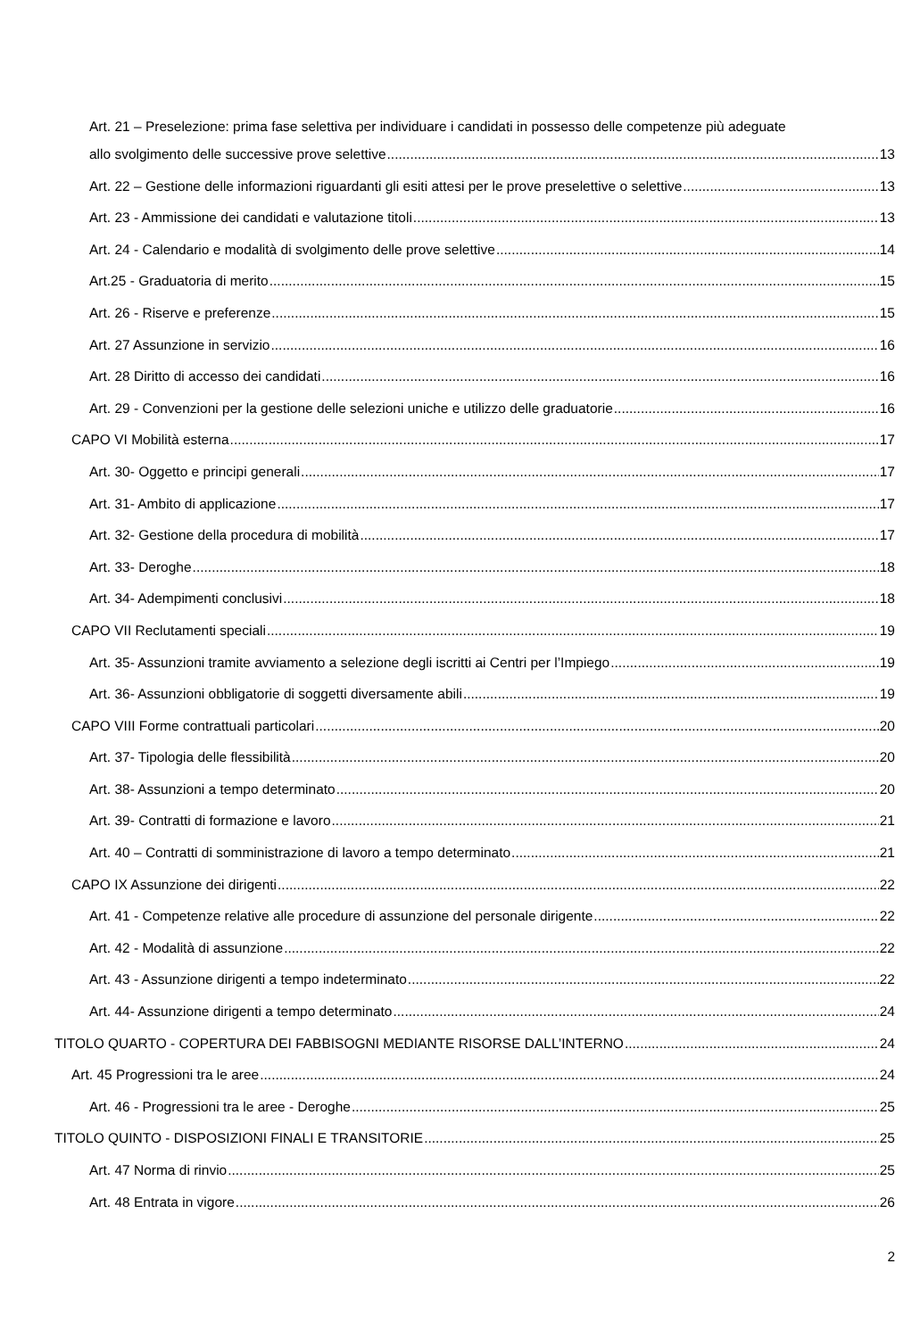Art. 21 – Preselezione: prima fase selettiva per individuare i candidati in possesso delle competenze più adeguate
allo svolgimento delle successive prove selettive 13
Art. 22 – Gestione delle informazioni riguardanti gli esiti attesi per le prove preselettive o selettive 13
Art. 23 - Ammissione dei candidati e valutazione titoli 13
Art. 24 - Calendario e modalità di svolgimento delle prove selettive 14
Art.25 - Graduatoria di merito 15
Art. 26 - Riserve e preferenze 15
Art. 27 Assunzione in servizio 16
Art. 28 Diritto di accesso dei candidati 16
Art. 29 - Convenzioni per la gestione delle selezioni uniche e utilizzo delle graduatorie 16
CAPO VI Mobilità esterna 17
Art. 30- Oggetto e principi generali 17
Art. 31- Ambito di applicazione 17
Art. 32- Gestione della procedura di mobilità 17
Art. 33- Deroghe 18
Art. 34- Adempimenti conclusivi 18
CAPO VII Reclutamenti speciali 19
Art. 35- Assunzioni tramite avviamento a selezione degli iscritti ai Centri per l’Impiego 19
Art. 36- Assunzioni obbligatorie di soggetti diversamente abili 19
CAPO VIII Forme contrattuali particolari 20
Art. 37- Tipologia delle flessibilità 20
Art. 38- Assunzioni a tempo determinato 20
Art. 39- Contratti di formazione e lavoro 21
Art. 40 – Contratti di somministrazione di lavoro a tempo determinato 21
CAPO IX Assunzione dei dirigenti 22
Art. 41 - Competenze relative alle procedure di assunzione del personale dirigente 22
Art. 42 - Modalità di assunzione 22
Art. 43 - Assunzione dirigenti a tempo indeterminato 22
Art. 44- Assunzione dirigenti a tempo determinato 24
TITOLO QUARTO - COPERTURA DEI FABBISOGNI MEDIANTE RISORSE DALL’INTERNO 24
Art. 45 Progressioni tra le aree 24
Art. 46 - Progressioni tra le aree - Deroghe 25
TITOLO QUINTO - DISPOSIZIONI FINALI E TRANSITORIE 25
Art. 47 Norma di rinvio 25
Art. 48 Entrata in vigore 26
2